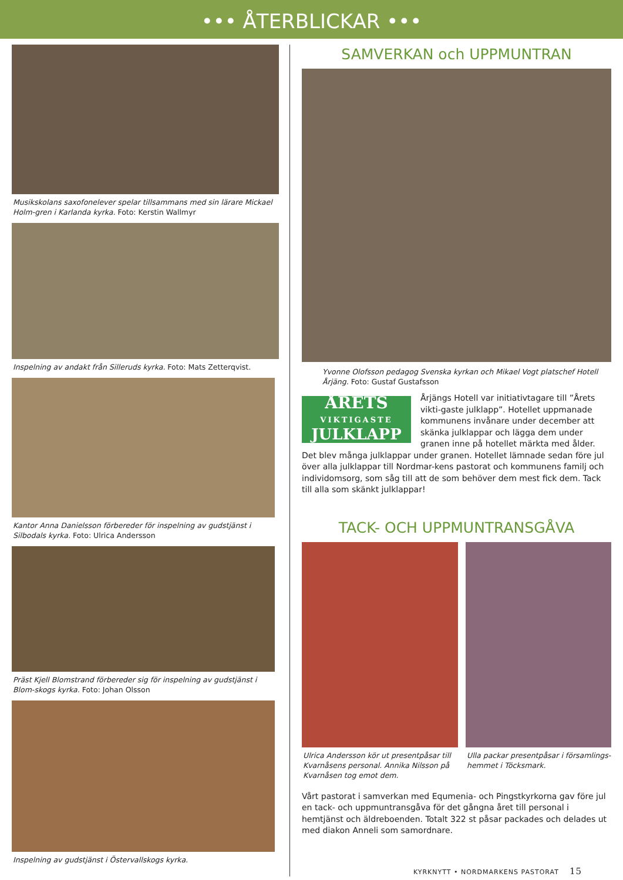••• ÅTERBLICKAR •••
Musikskolans saxofonelever spelar tillsammans med sin lärare Mickael Holm-gren i Karlanda kyrka. Foto: Kerstin Wallmyr
Inspelning av andakt från Silleruds kyrka. Foto: Mats Zetterqvist.
Kantor Anna Danielsson förbereder för inspelning av gudstjänst i Silbodals kyrka. Foto: Ulrica Andersson
Präst Kjell Blomstrand förbereder sig för inspelning av gudstjänst i Blom-skogs kyrka. Foto: Johan Olsson
Inspelning av gudstjänst i Östervallskogs kyrka.
SAMVERKAN och UPPMUNTRAN
Yvonne Olofsson pedagog Svenska kyrkan och Mikael Vogt platschef Hotell Årjäng. Foto: Gustaf Gustafsson
ÅRETS
VIKTIGASTE
JULKLAPP
Årjängs Hotell var initiativtagare till ”Årets vikti-gaste julklapp”. Hotellet uppmanade kommunens invånare under december att skänka julklappar och lägga dem under granen inne på hotellet märkta med ålder. Det blev många julklappar under granen. Hotellet lämnade sedan före jul över alla julklappar till Nordmar-kens pastorat och kommunens familj och individomsorg, som såg till att de som behöver dem mest fick dem. Tack till alla som skänkt julklappar!
TACK- OCH UPPMUNTRANSGÅVA
Ulrica Andersson kör ut presentpåsar till Kvarnåsens personal. Annika Nilsson på Kvarnåsen tog emot dem.
Ulla packar presentpåsar i församlings-hemmet i Töcksmark.
Vårt pastorat i samverkan med Equmenia- och Pingstkyrkorna gav före jul en tack- och uppmuntransgåva för det gångna året till personal i hemtjänst och äldreboenden. Totalt 322 st påsar packades och delades ut med diakon Anneli som samordnare.
KYRKNYTT • NORDMARKENS PASTORAT 15